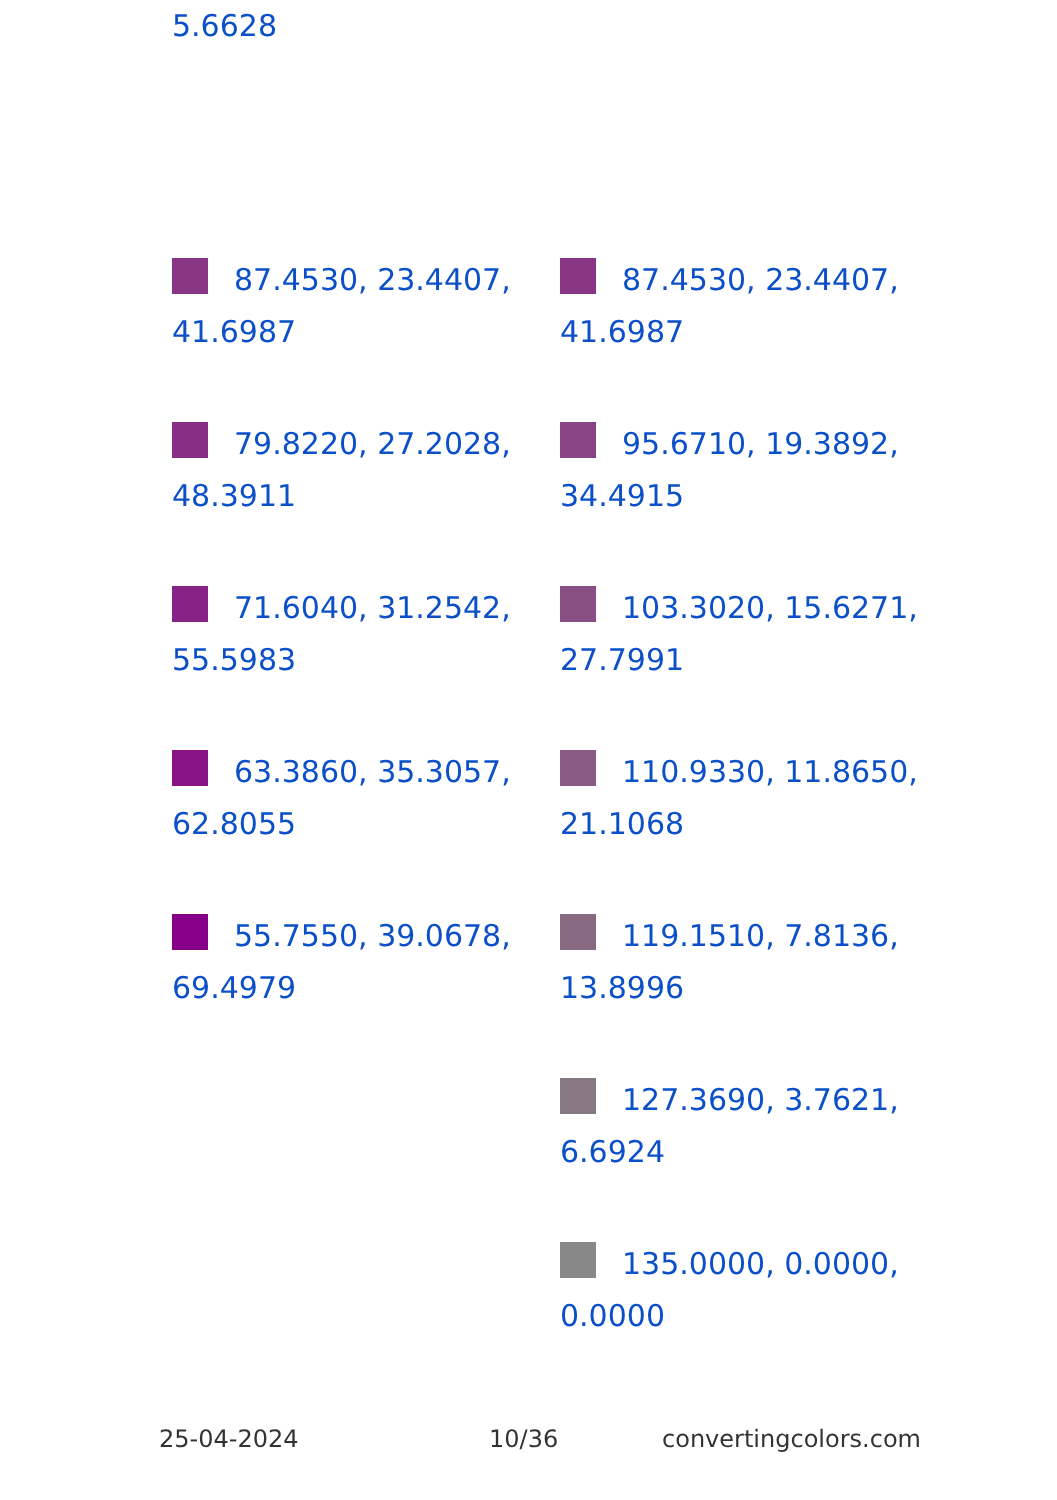5.6628
87.4530, 23.4407, 41.6987
79.8220, 27.2028, 48.3911
71.6040, 31.2542, 55.5983
63.3860, 35.3057, 62.8055
55.7550, 39.0678, 69.4979
87.4530, 23.4407, 41.6987
95.6710, 19.3892, 34.4915
103.3020, 15.6271, 27.7991
110.9330, 11.8650, 21.1068
119.1510, 7.8136, 13.8996
127.3690, 3.7621, 6.6924
135.0000, 0.0000, 0.0000
25-04-2024 10/36 convertingcolors.com